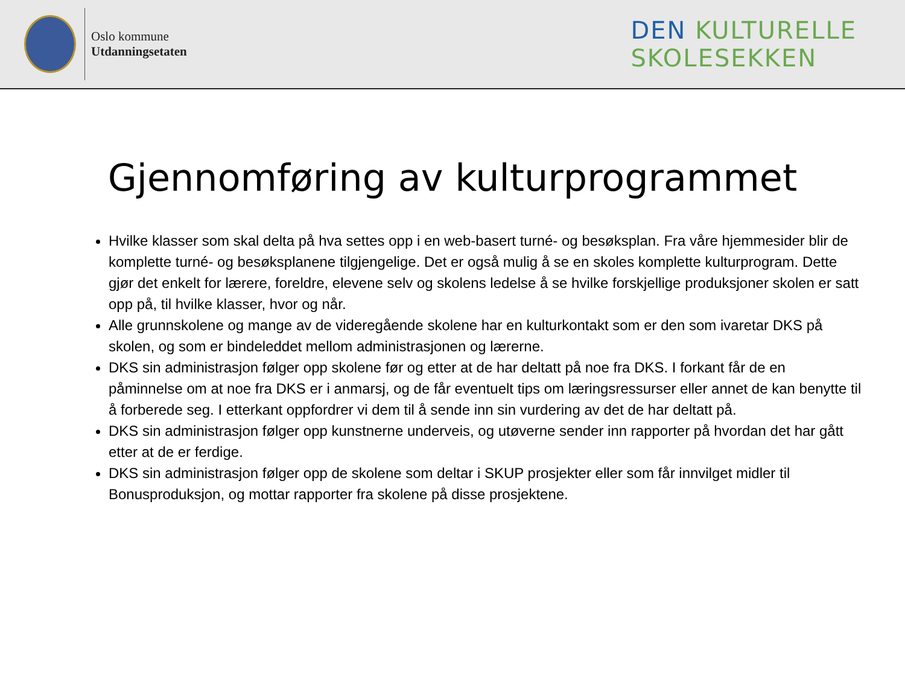Oslo kommune
Utdanningsetaten
DEN KULTURELLE
SKOLESEKKEN
Gjennomføring av kulturprogrammet
Hvilke klasser som skal delta på hva settes opp i en web-basert turné- og besøksplan. Fra våre hjemmesider blir de komplette turné- og besøksplanene tilgjengelige. Det er også mulig å se en skoles komplette kulturprogram. Dette gjør det enkelt for lærere, foreldre, elevene selv og skolens ledelse å se hvilke forskjellige produksjoner skolen er satt opp på, til hvilke klasser, hvor og når.
Alle grunnskolene og mange av de videregående skolene har en kulturkontakt som er den som ivaretar DKS på skolen, og som er bindeleddet mellom administrasjonen og lærerne.
DKS sin administrasjon følger opp skolene før og etter at de har deltatt på noe fra DKS. I forkant får de en påminnelse om at noe fra DKS er i anmarsj, og de får eventuelt tips om læringsressurser eller annet de kan benytte til å forberede seg. I etterkant oppfordrer vi dem til å sende inn sin vurdering av det de har deltatt på.
DKS sin administrasjon følger opp kunstnerne underveis, og utøverne sender inn rapporter på hvordan det har gått etter at de er ferdige.
DKS sin administrasjon følger opp de skolene som deltar i SKUP prosjekter eller som får innvilget midler til Bonusproduksjon, og mottar rapporter fra skolene på disse prosjektene.